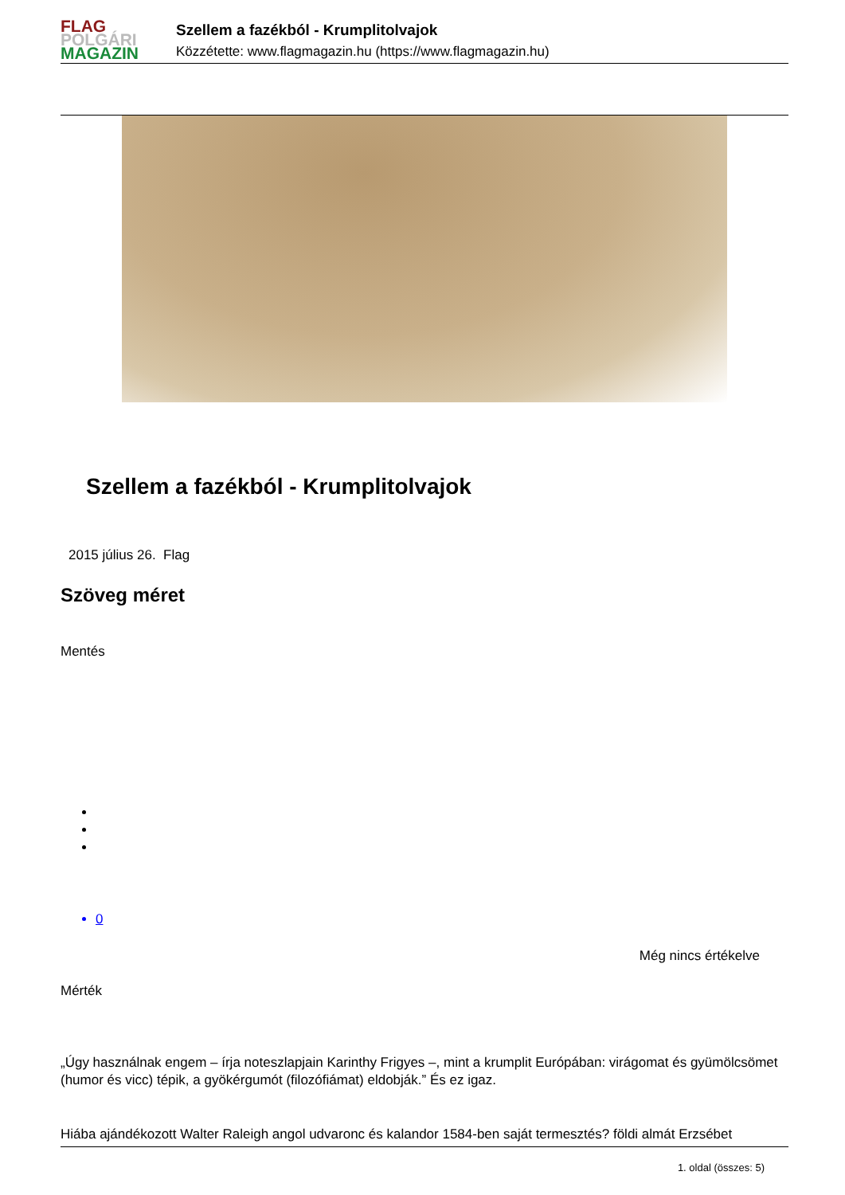FLAG
POLGÁRI
MAGAZIN
Szellem a fazékból - Krumplitolvajok
Közzétette: www.flagmagazin.hu (https://www.flagmagazin.hu)
Szellem a fazékból - Krumplitolvajok
2015 július 26. Flag
Szöveg méret
Mentés
0
Még nincs értékelve
Mérték
„Úgy használnak engem – írja noteszlapjain Karinthy Frigyes –, mint a krumplit Európában: virágomat és gyümölcsömet (humor és vicc) tépik, a gyökérgumót (filozófiámat) eldobják.” És ez igaz.
Hiába ajándékozott Walter Raleigh angol udvaronc és kalandor 1584-ben saját termesztés? földi almát Erzsébet
1. oldal (összes: 5)